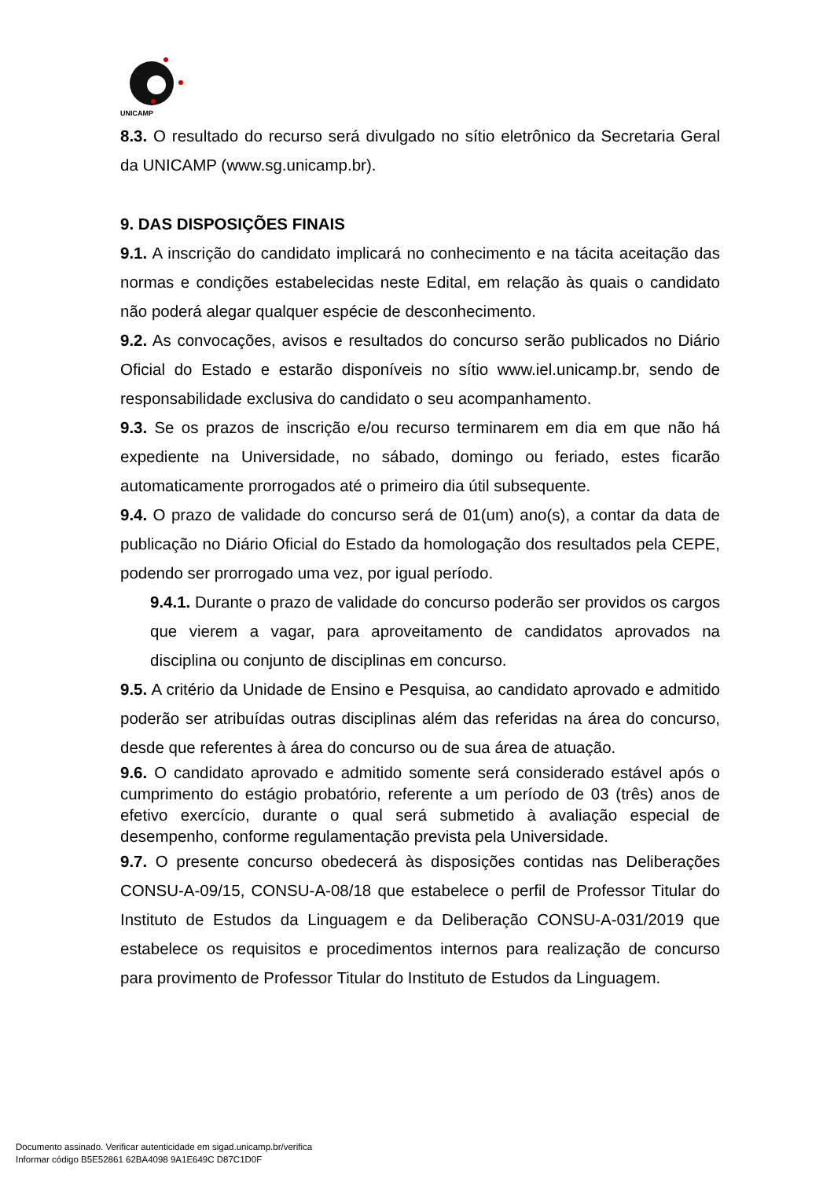UNICAMP
8.3. O resultado do recurso será divulgado no sítio eletrônico da Secretaria Geral da UNICAMP (www.sg.unicamp.br).
9. DAS DISPOSIÇÕES FINAIS
9.1. A inscrição do candidato implicará no conhecimento e na tácita aceitação das normas e condições estabelecidas neste Edital, em relação às quais o candidato não poderá alegar qualquer espécie de desconhecimento.
9.2. As convocações, avisos e resultados do concurso serão publicados no Diário Oficial do Estado e estarão disponíveis no sítio www.iel.unicamp.br, sendo de responsabilidade exclusiva do candidato o seu acompanhamento.
9.3. Se os prazos de inscrição e/ou recurso terminarem em dia em que não há expediente na Universidade, no sábado, domingo ou feriado, estes ficarão automaticamente prorrogados até o primeiro dia útil subsequente.
9.4. O prazo de validade do concurso será de 01(um) ano(s), a contar da data de publicação no Diário Oficial do Estado da homologação dos resultados pela CEPE, podendo ser prorrogado uma vez, por igual período.
9.4.1. Durante o prazo de validade do concurso poderão ser providos os cargos que vierem a vagar, para aproveitamento de candidatos aprovados na disciplina ou conjunto de disciplinas em concurso.
9.5. A critério da Unidade de Ensino e Pesquisa, ao candidato aprovado e admitido poderão ser atribuídas outras disciplinas além das referidas na área do concurso, desde que referentes à área do concurso ou de sua área de atuação.
9.6. O candidato aprovado e admitido somente será considerado estável após o cumprimento do estágio probatório, referente a um período de 03 (três) anos de efetivo exercício, durante o qual será submetido à avaliação especial de desempenho, conforme regulamentação prevista pela Universidade.
9.7. O presente concurso obedecerá às disposições contidas nas Deliberações CONSU-A-09/15, CONSU-A-08/18 que estabelece o perfil de Professor Titular do Instituto de Estudos da Linguagem e da Deliberação CONSU-A-031/2019 que estabelece os requisitos e procedimentos internos para realização de concurso para provimento de Professor Titular do Instituto de Estudos da Linguagem.
Documento assinado. Verificar autenticidade em sigad.unicamp.br/verifica
Informar código B5E52861 62BA4098 9A1E649C D87C1D0F